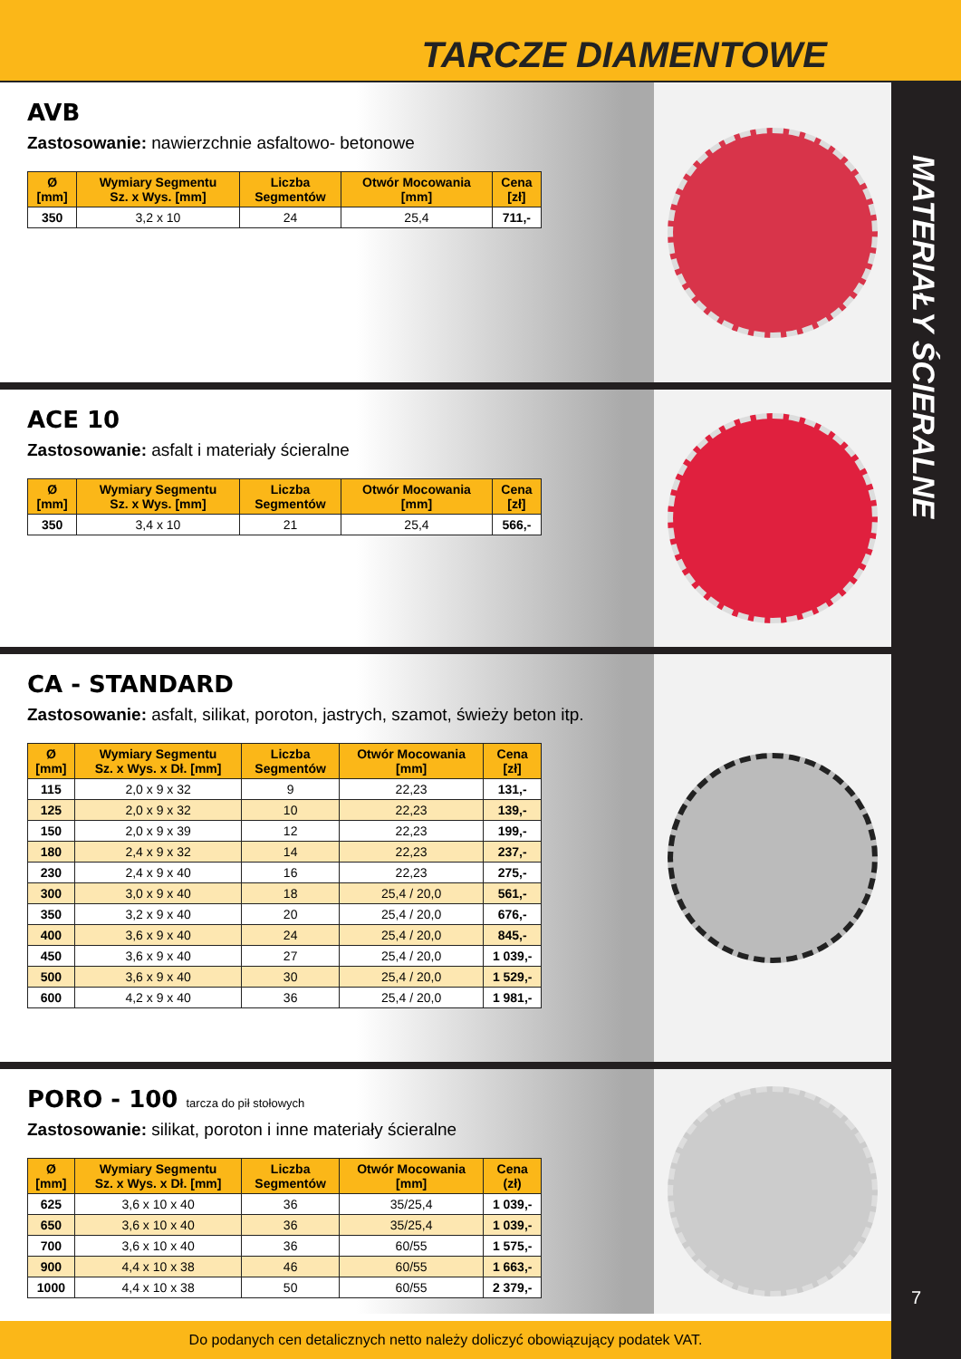TARCZE DIAMENTOWE
MATERIAŁY ŚCIERALNE
7
AVB
Zastosowanie: nawierzchnie asfaltowo- betonowe
| Ø [mm] | Wymiary Segmentu Sz. x Wys. [mm] | Liczba Segmentów | Otwór Mocowania [mm] | Cena [zł] |
| --- | --- | --- | --- | --- |
| 350 | 3,2 x 10 | 24 | 25,4 | 711,- |
ACE 10
Zastosowanie: asfalt i materiały ścieralne
| Ø [mm] | Wymiary Segmentu Sz. x Wys. [mm] | Liczba Segmentów | Otwór Mocowania [mm] | Cena [zł] |
| --- | --- | --- | --- | --- |
| 350 | 3,4 x 10 | 21 | 25,4 | 566,- |
CA - STANDARD
Zastosowanie: asfalt, silikat, poroton, jastrych, szamot, świeży beton itp.
| Ø [mm] | Wymiary Segmentu Sz. x Wys. x Dł. [mm] | Liczba Segmentów | Otwór Mocowania [mm] | Cena [zł] |
| --- | --- | --- | --- | --- |
| 115 | 2,0 x 9 x 32 | 9 | 22,23 | 131,- |
| 125 | 2,0 x 9 x 32 | 10 | 22,23 | 139,- |
| 150 | 2,0 x 9 x 39 | 12 | 22,23 | 199,- |
| 180 | 2,4 x 9 x 32 | 14 | 22,23 | 237,- |
| 230 | 2,4 x 9 x 40 | 16 | 22,23 | 275,- |
| 300 | 3,0 x 9 x 40 | 18 | 25,4 / 20,0 | 561,- |
| 350 | 3,2 x 9 x 40 | 20 | 25,4 / 20,0 | 676,- |
| 400 | 3,6 x 9 x 40 | 24 | 25,4 / 20,0 | 845,- |
| 450 | 3,6 x 9 x 40 | 27 | 25,4 / 20,0 | 1 039,- |
| 500 | 3,6 x 9 x 40 | 30 | 25,4 / 20,0 | 1 529,- |
| 600 | 4,2 x 9 x 40 | 36 | 25,4 / 20,0 | 1 981,- |
PORO - 100 tarcza do pił stołowych
Zastosowanie: silikat, poroton i inne materiały ścieralne
| Ø [mm] | Wymiary Segmentu Sz. x Wys. x Dł. [mm] | Liczba Segmentów | Otwór Mocowania [mm] | Cena (zł) |
| --- | --- | --- | --- | --- |
| 625 | 3,6 x 10 x 40 | 36 | 35/25,4 | 1 039,- |
| 650 | 3,6 x 10 x 40 | 36 | 35/25,4 | 1 039,- |
| 700 | 3,6 x 10 x 40 | 36 | 60/55 | 1 575,- |
| 900 | 4,4 x 10 x 38 | 46 | 60/55 | 1 663,- |
| 1000 | 4,4 x 10 x 38 | 50 | 60/55 | 2 379,- |
Do podanych cen detalicznych netto należy doliczyć obowiązujący podatek VAT.